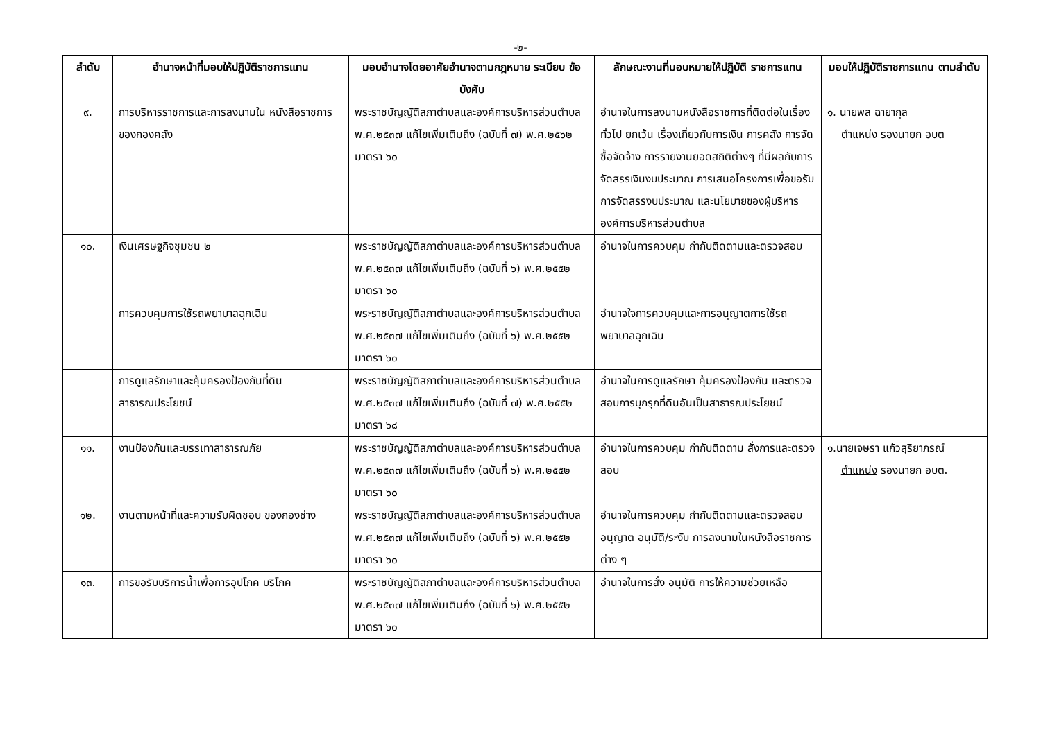-๒-
| ลำดับ | อำนาจหน้าที่มอบให้ปฏิบัติราชการแทน | มอบอำนาจโดยอาศัยอำนาจตามกฎหมาย ระเบียบ ข้อบังคับ | ลักษณะงานที่มอบหมายให้ปฏิบัติ ราชการแทน | มอบให้ปฏิบัติราชการแทน ตามลำดับ |
| --- | --- | --- | --- | --- |
| ๙. | การบริหารราชการและการลงนามใน หนังสือราชการของกองคลัง | พระราชบัญญัติสภาตำบลและองค์การบริหารส่วนตำบล พ.ศ.๒๕๓๗ แก้ไขเพิ่มเติมถึง (ฉบับที่ ๗) พ.ศ.๒๕๖๒ มาตรา ๖๐ | อำนาจในการลงนามหนังสือราชการที่ติดต่อในเรื่องทั่วไป ยกเว้น เรื่องเกี่ยวกับการเงิน การคลัง การจัดซื้อจัดจ้าง การรายงานยอดสถิติต่างๆ ที่มีผลกับการจัดสรรเงินงบประมาณ การเสนอโครงการเพื่อขอรับการจัดสรรงบประมาณ และนโยบายของผู้บริหารองค์การบริหารส่วนตำบล | ๑. นายพล ฉายากุล ตำแหน่ง รองนายก อบต |
| ๑๐. | เงินเศรษฐกิจชุมชน ๒ | พระราชบัญญัติสภาตำบลและองค์การบริหารส่วนตำบล พ.ศ.๒๕๓๗ แก้ไขเพิ่มเติมถึง (ฉบับที่ ๖) พ.ศ.๒๕๕๒ มาตรา ๖๐ | อำนาจในการควบคุม กำกับติดตามและตรวจสอบ | |
| | การควบคุมการใช้รถพยาบาลฉุกเฉิน | พระราชบัญญัติสภาตำบลและองค์การบริหารส่วนตำบล พ.ศ.๒๕๓๗ แก้ไขเพิ่มเติมถึง (ฉบับที่ ๖) พ.ศ.๒๕๕๒ มาตรา ๖๐ | อำนาจใจการควบคุมและการอนุญาตการใช้รถพยาบาลฉุกเฉิน | |
| | การดูแลรักษาและคุ้มครองป้องกันที่ดิน สาธารณประโยชน์ | พระราชบัญญัติสภาตำบลและองค์การบริหารส่วนตำบล พ.ศ.๒๕๓๗ แก้ไขเพิ่มเติมถึง (ฉบับที่ ๗) พ.ศ.๒๕๕๒ มาตรา ๖๘ | อำนาจในการดูแลรักษา คุ้มครองป้องกัน และตรวจสอบการบุกรุกที่ดินอันเป็นสาธารณประโยชน์ | |
| ๑๑. | งานป้องกันและบรรเทาสาธารณภัย | พระราชบัญญัติสภาตำบลและองค์การบริหารส่วนตำบล พ.ศ.๒๕๓๗ แก้ไขเพิ่มเติมถึง (ฉบับที่ ๖) พ.ศ.๒๕๕๒ มาตรา ๖๐ | อำนาจในการควบคุม กำกับติดตาม สั่งการและตรวจสอบ | ๑.นายเจษรา แก้วสุริยาภรณ์ ตำแหน่ง รองนายก อบต. |
| ๑๒. | งานตามหน้าที่และความรับผิดชอบ ของกองช่าง | พระราชบัญญัติสภาตำบลและองค์การบริหารส่วนตำบล พ.ศ.๒๕๓๗ แก้ไขเพิ่มเติมถึง (ฉบับที่ ๖) พ.ศ.๒๕๕๒ มาตรา ๖๐ | อำนาจในการควบคุม กำกับติดตามและตรวจสอบ อนุญาต อนุมัติ/ระงับ การลงนามในหนังสือราชการต่าง ๆ | |
| ๑๓. | การขอรับบริการน้ำเพื่อการอุปโภค บริโภค | พระราชบัญญัติสภาตำบลและองค์การบริหารส่วนตำบล พ.ศ.๒๕๓๗ แก้ไขเพิ่มเติมถึง (ฉบับที่ ๖) พ.ศ.๒๕๕๒ มาตรา ๖๐ | อำนาจในการสั่ง อนุมัติ การให้ความช่วยเหลือ | |